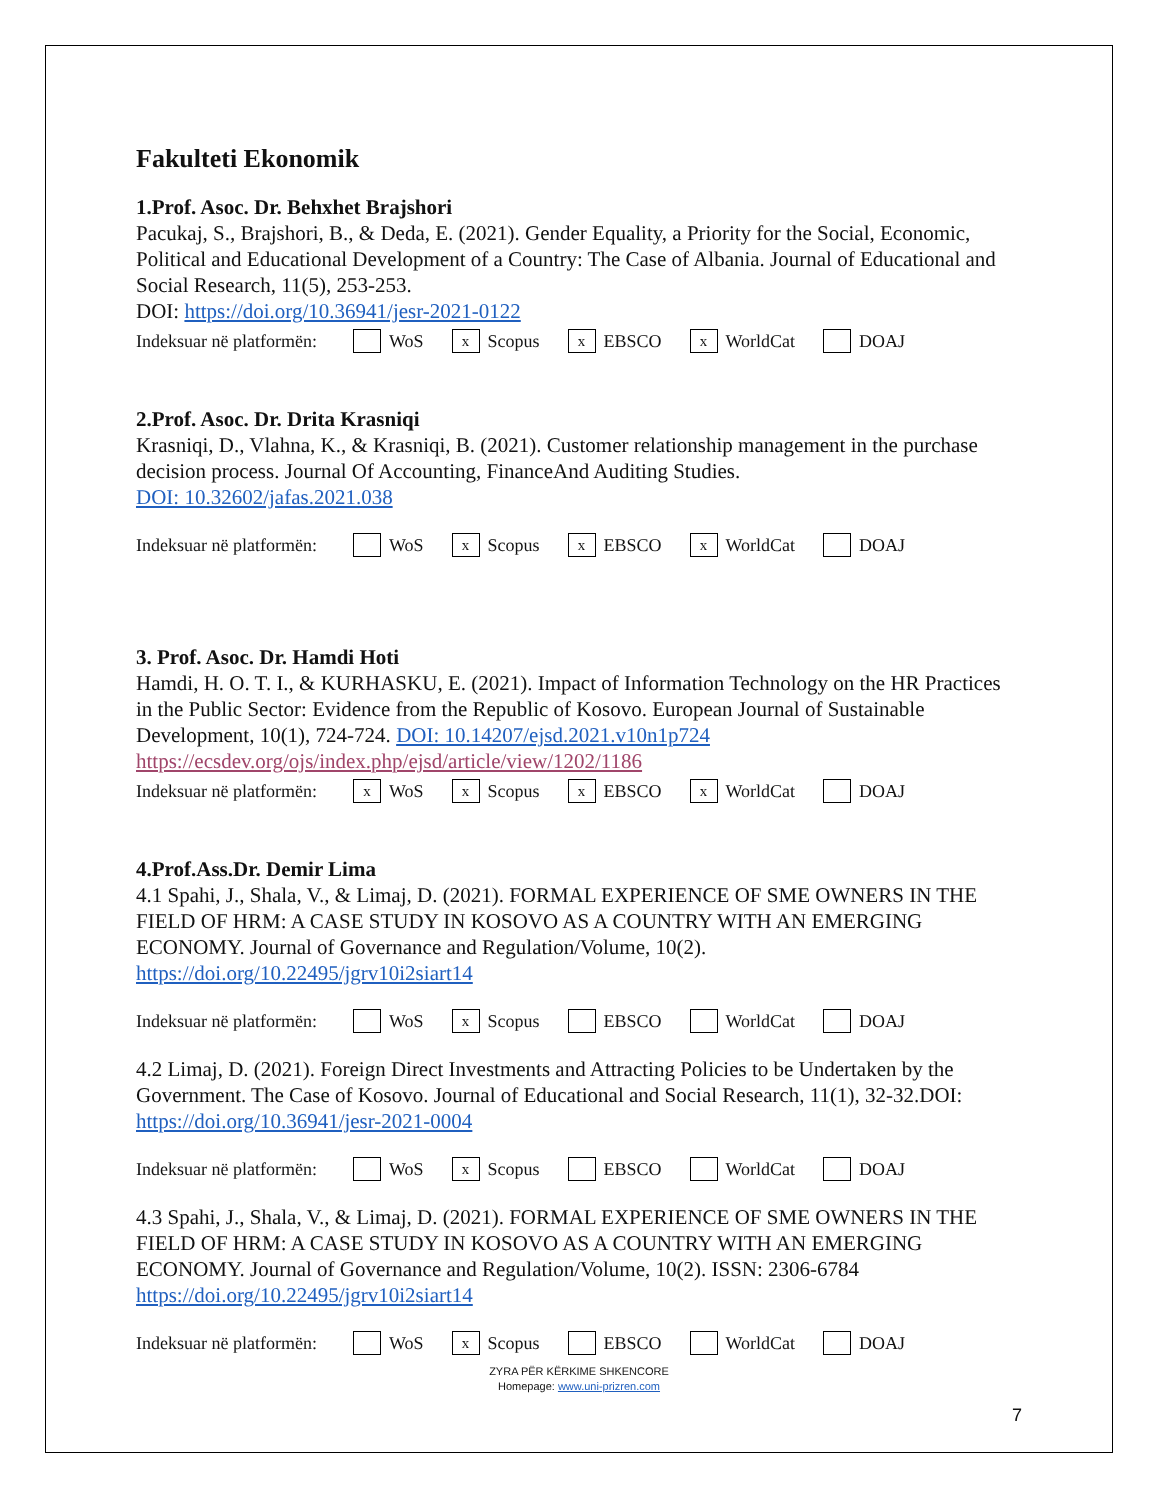Fakulteti Ekonomik
1.Prof. Asoc. Dr. Behxhet Brajshori
Pacukaj, S., Brajshori, B., & Deda, E. (2021). Gender Equality, a Priority for the Social, Economic, Political and Educational Development of a Country: The Case of Albania. Journal of Educational and Social Research, 11(5), 253-253.
DOI: https://doi.org/10.36941/jesr-2021-0122
Indeksuar në platformën: WoS x Scopus x EBSCO x WorldCat DOAJ
2.Prof. Asoc. Dr. Drita Krasniqi
Krasniqi, D., Vlahna, K., & Krasniqi, B. (2021). Customer relationship management in the purchase decision process. Journal Of Accounting, FinanceAnd Auditing Studies.
DOI: 10.32602/jafas.2021.038
Indeksuar në platformën: WoS x Scopus x EBSCO x WorldCat DOAJ
3. Prof. Asoc. Dr. Hamdi Hoti
Hamdi, H. O. T. I., & KURHASKU, E. (2021). Impact of Information Technology on the HR Practices in the Public Sector: Evidence from the Republic of Kosovo. European Journal of Sustainable Development, 10(1), 724-724. DOI: 10.14207/ejsd.2021.v10n1p724
https://ecsdev.org/ojs/index.php/ejsd/article/view/1202/1186
Indeksuar në platformën: x WoS x Scopus x EBSCO x WorldCat DOAJ
4.Prof.Ass.Dr. Demir Lima
4.1 Spahi, J., Shala, V., & Limaj, D. (2021). FORMAL EXPERIENCE OF SME OWNERS IN THE FIELD OF HRM: A CASE STUDY IN KOSOVO AS A COUNTRY WITH AN EMERGING ECONOMY. Journal of Governance and Regulation/Volume, 10(2).
https://doi.org/10.22495/jgrv10i2siart14
Indeksuar në platformën: WoS x Scopus EBSCO WorldCat DOAJ
4.2 Limaj, D. (2021). Foreign Direct Investments and Attracting Policies to be Undertaken by the Government. The Case of Kosovo. Journal of Educational and Social Research, 11(1), 32-32.DOI: https://doi.org/10.36941/jesr-2021-0004
Indeksuar në platformën: WoS x Scopus EBSCO WorldCat DOAJ
4.3 Spahi, J., Shala, V., & Limaj, D. (2021). FORMAL EXPERIENCE OF SME OWNERS IN THE FIELD OF HRM: A CASE STUDY IN KOSOVO AS A COUNTRY WITH AN EMERGING ECONOMY. Journal of Governance and Regulation/Volume, 10(2). ISSN: 2306-6784 https://doi.org/10.22495/jgrv10i2siart14
Indeksuar në platformën: WoS x Scopus EBSCO WorldCat DOAJ
ZYRA PËR KËRKIME SHKENCORE
Homepage: www.uni-prizren.com
7